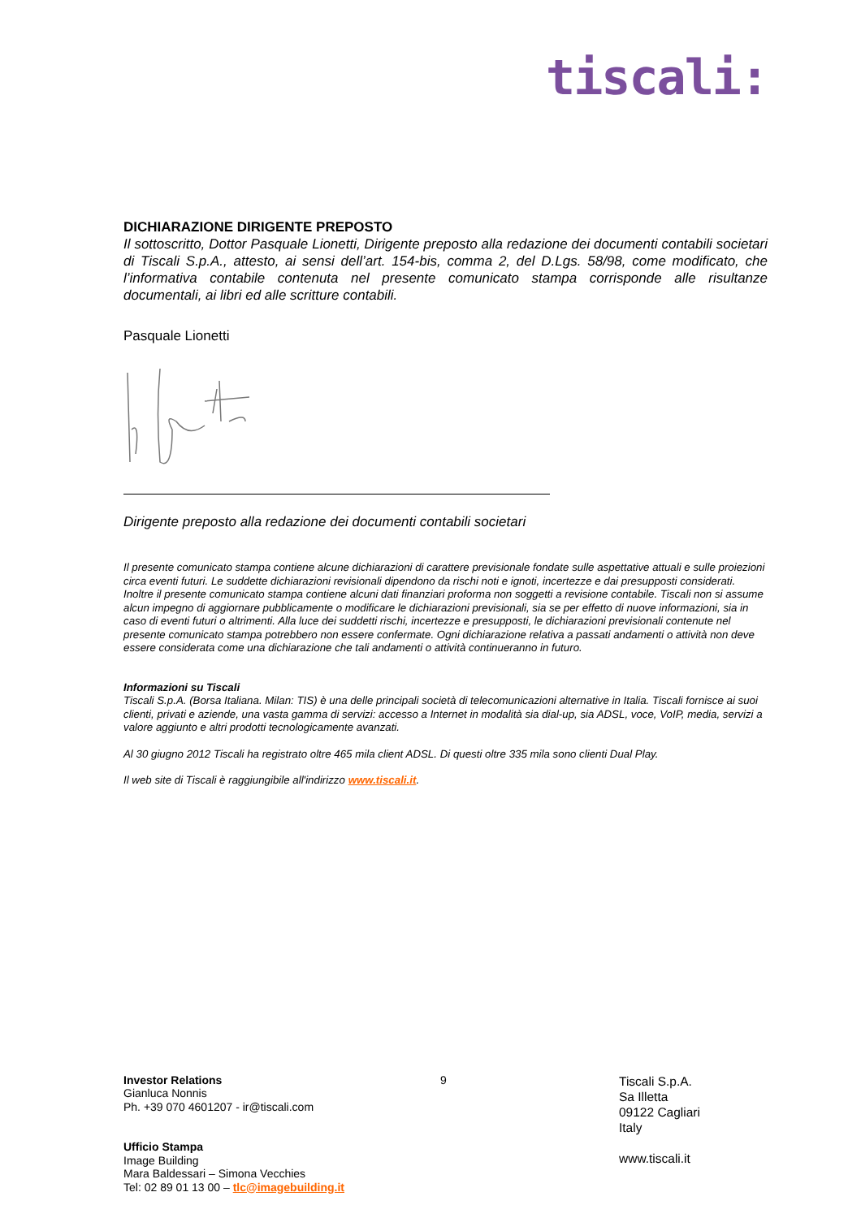tiscali:
DICHIARAZIONE DIRIGENTE PREPOSTO
Il sottoscritto, Dottor Pasquale Lionetti, Dirigente preposto alla redazione dei documenti contabili societari di Tiscali S.p.A., attesto, ai sensi dell’art. 154-bis, comma 2, del D.Lgs. 58/98, come modificato, che l’informativa contabile contenuta nel presente comunicato stampa corrisponde alle risultanze documentali, ai libri ed alle scritture contabili.
Pasquale Lionetti
Dirigente preposto alla redazione dei documenti contabili societari
Il presente comunicato stampa contiene alcune dichiarazioni di carattere previsionale fondate sulle aspettative attuali e sulle proiezioni circa eventi futuri. Le suddette dichiarazioni revisionali dipendono da rischi noti e ignoti, incertezze e dai presupposti considerati. Inoltre il presente comunicato stampa contiene alcuni dati finanziari proforma non soggetti a revisione contabile. Tiscali non si assume alcun impegno di aggiornare pubblicamente o modificare le dichiarazioni previsionali, sia se per effetto di nuove informazioni, sia in caso di eventi futuri o altrimenti. Alla luce dei suddetti rischi, incertezze e presupposti, le dichiarazioni previsionali contenute nel presente comunicato stampa potrebbero non essere confermate. Ogni dichiarazione relativa a passati andamenti o attività non deve essere considerata come una dichiarazione che tali andamenti o attività continueranno in futuro.
Informazioni su Tiscali
Tiscali S.p.A. (Borsa Italiana. Milan: TIS) è una delle principali società di telecomunicazioni alternative in Italia. Tiscali fornisce ai suoi clienti, privati e aziende, una vasta gamma di servizi: accesso a Internet in modalità sia dial-up, sia ADSL, voce, VoIP, media, servizi a valore aggiunto e altri prodotti tecnologicamente avanzati.
Al 30 giugno 2012 Tiscali ha registrato oltre 465 mila client ADSL. Di questi oltre 335 mila sono clienti Dual Play.
Il web site di Tiscali è raggiungibile all'indirizzo www.tiscali.it.
Investor Relations
Gianluca Nonnis
Ph. +39 070 4601207 - ir@tiscali.com
Ufficio Stampa
Image Building
Mara Baldessari – Simona Vecchies
Tel: 02 89 01 13 00 – tlc@imagebuilding.it
9
Tiscali S.p.A.
Sa Illetta
09122 Cagliari
Italy
www.tiscali.it